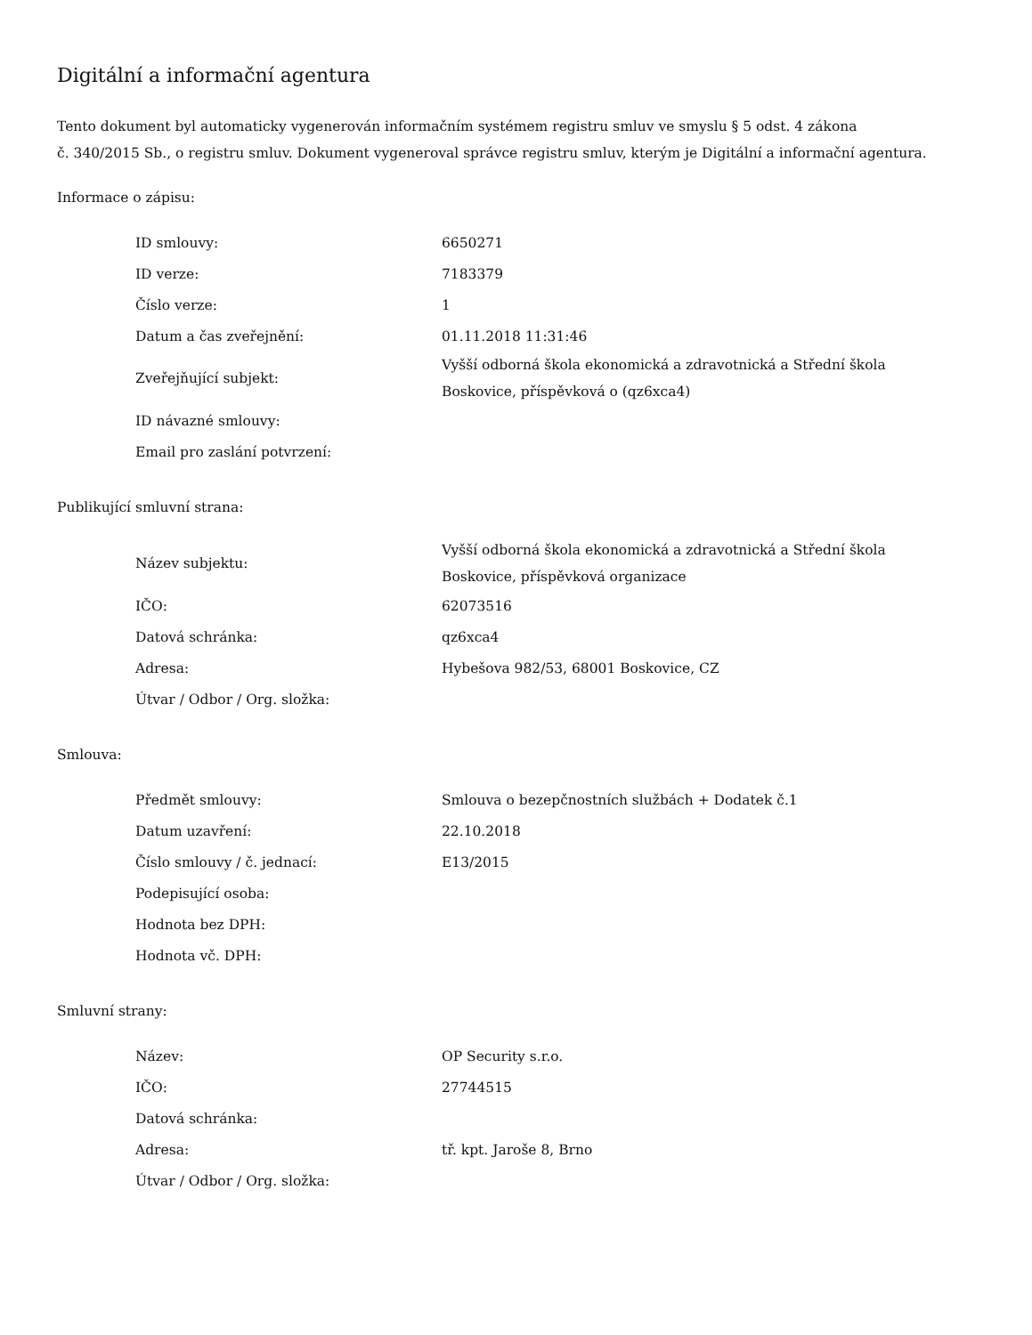Digitální a informační agentura
Tento dokument byl automaticky vygenerován informačním systémem registru smluv ve smyslu § 5 odst. 4 zákona
č. 340/2015 Sb., o registru smluv. Dokument vygeneroval správce registru smluv, kterým je Digitální a informační agentura.
Informace o zápisu:
| ID smlouvy: | 6650271 |
| ID verze: | 7183379 |
| Číslo verze: | 1 |
| Datum a čas zveřejnění: | 01.11.2018 11:31:46 |
| Zveřejňující subjekt: | Vyšší odborná škola ekonomická a zdravotnická a Střední škola Boskovice, příspěvková o (qz6xca4) |
| ID návazné smlouvy: | |
| Email pro zaslání potvrzení: | |
Publikující smluvní strana:
| Název subjektu: | Vyšší odborná škola ekonomická a zdravotnická a Střední škola Boskovice, příspěvková organizace |
| IČO: | 62073516 |
| Datová schránka: | qz6xca4 |
| Adresa: | Hybešova 982/53, 68001 Boskovice, CZ |
| Útvar / Odbor / Org. složka: | |
Smlouva:
| Předmět smlouvy: | Smlouva o bezepčnostních službách + Dodatek č.1 |
| Datum uzavření: | 22.10.2018 |
| Číslo smlouvy / č. jednací: | E13/2015 |
| Podepisující osoba: | |
| Hodnota bez DPH: | |
| Hodnota vč. DPH: | |
Smluvní strany:
| Název: | OP Security s.r.o. |
| IČO: | 27744515 |
| Datová schránka: | |
| Adresa: | tř. kpt. Jaroše 8, Brno |
| Útvar / Odbor / Org. složka: | |